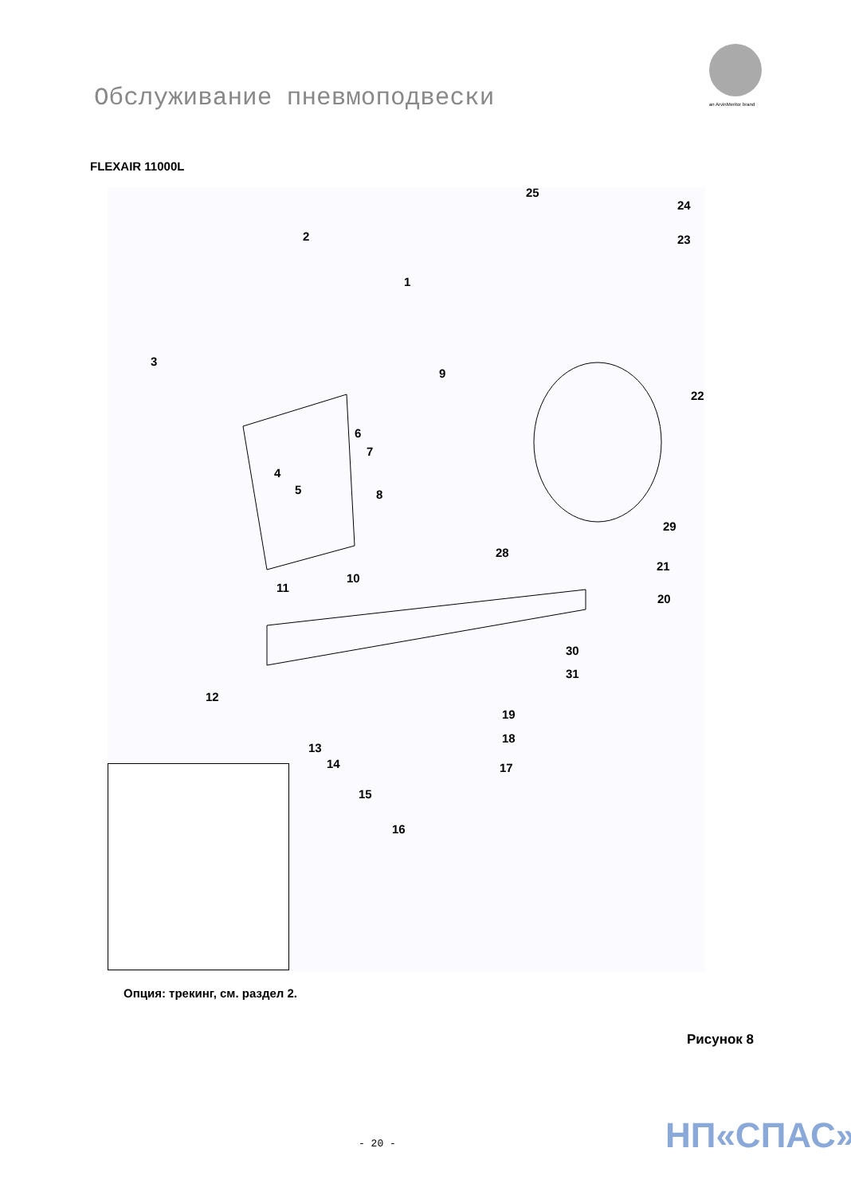Обслуживание пневмоподвески an ArvinMeritor brand
FLEXAIR 11000L
2
1
3
9
25
24
23
22
6
7
4
5 8
29
28
21
10
11
20
30
31
12
19
18
13
14 17
15
16
Опция: трекинг, см. раздел 2.
Рисунок 8
НП«СПАС»
- 20 -